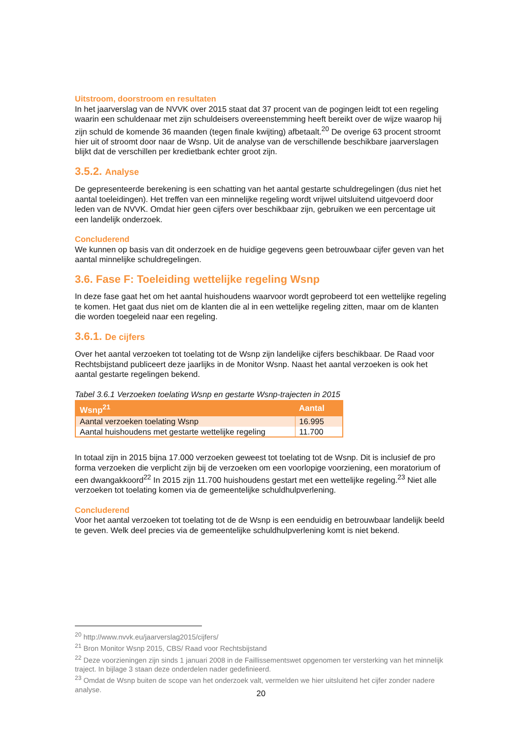Uitstroom, doorstroom en resultaten
In het jaarverslag van de NVVK over 2015 staat dat 37 procent van de pogingen leidt tot een regeling waarin een schuldenaar met zijn schuldeisers overeenstemming heeft bereikt over de wijze waarop hij zijn schuld de komende 36 maanden (tegen finale kwijting) afbetaalt.<sup>20</sup> De overige 63 procent stroomt hier uit of stroomt door naar de Wsnp. Uit de analyse van de verschillende beschikbare jaarverslagen blijkt dat de verschillen per kredietbank echter groot zijn.
3.5.2. Analyse
De gepresenteerde berekening is een schatting van het aantal gestarte schuldregelingen (dus niet het aantal toeleidingen). Het treffen van een minnelijke regeling wordt vrijwel uitsluitend uitgevoerd door leden van de NVVK. Omdat hier geen cijfers over beschikbaar zijn, gebruiken we een percentage uit een landelijk onderzoek.
Concluderend
We kunnen op basis van dit onderzoek en de huidige gegevens geen betrouwbaar cijfer geven van het aantal minnelijke schuldregelingen.
3.6. Fase F: Toeleiding wettelijke regeling Wsnp
In deze fase gaat het om het aantal huishoudens waarvoor wordt geprobeerd tot een wettelijke regeling te komen. Het gaat dus niet om de klanten die al in een wettelijke regeling zitten, maar om de klanten die worden toegeleid naar een regeling.
3.6.1. De cijfers
Over het aantal verzoeken tot toelating tot de Wsnp zijn landelijke cijfers beschikbaar. De Raad voor Rechtsbijstand publiceert deze jaarlijks in de Monitor Wsnp. Naast het aantal verzoeken is ook het aantal gestarte regelingen bekend.
Tabel 3.6.1 Verzoeken toelating Wsnp en gestarte Wsnp-trajecten in 2015
| Wsnp<sup>21</sup> | Aantal |
| --- | --- |
| Aantal verzoeken toelating Wsnp | 16.995 |
| Aantal huishoudens met gestarte wettelijke regeling | 11.700 |
In totaal zijn in 2015 bijna 17.000 verzoeken geweest tot toelating tot de Wsnp. Dit is inclusief de pro forma verzoeken die verplicht zijn bij de verzoeken om een voorlopige voorziening, een moratorium of een dwangakkoord<sup>22</sup> In 2015 zijn 11.700 huishoudens gestart met een wettelijke regeling.<sup>23</sup> Niet alle verzoeken tot toelating komen via de gemeentelijke schuldhulpverlening.
Concluderend
Voor het aantal verzoeken tot toelating tot de de Wsnp is een eenduidig en betrouwbaar landelijk beeld te geven. Welk deel precies via de gemeentelijke schuldhulpverlening komt is niet bekend.
<sup>20</sup> http://www.nvvk.eu/jaarverslag2015/cijfers/
<sup>21</sup> Bron Monitor Wsnp 2015, CBS/ Raad voor Rechtsbijstand
<sup>22</sup> Deze voorzieningen zijn sinds 1 januari 2008 in de Faillissementswet opgenomen ter versterking van het minnelijk traject. In bijlage 3 staan deze onderdelen nader gedefinieerd.
<sup>23</sup> Omdat de Wsnp buiten de scope van het onderzoek valt, vermelden we hier uitsluitend het cijfer zonder nadere analyse.
20